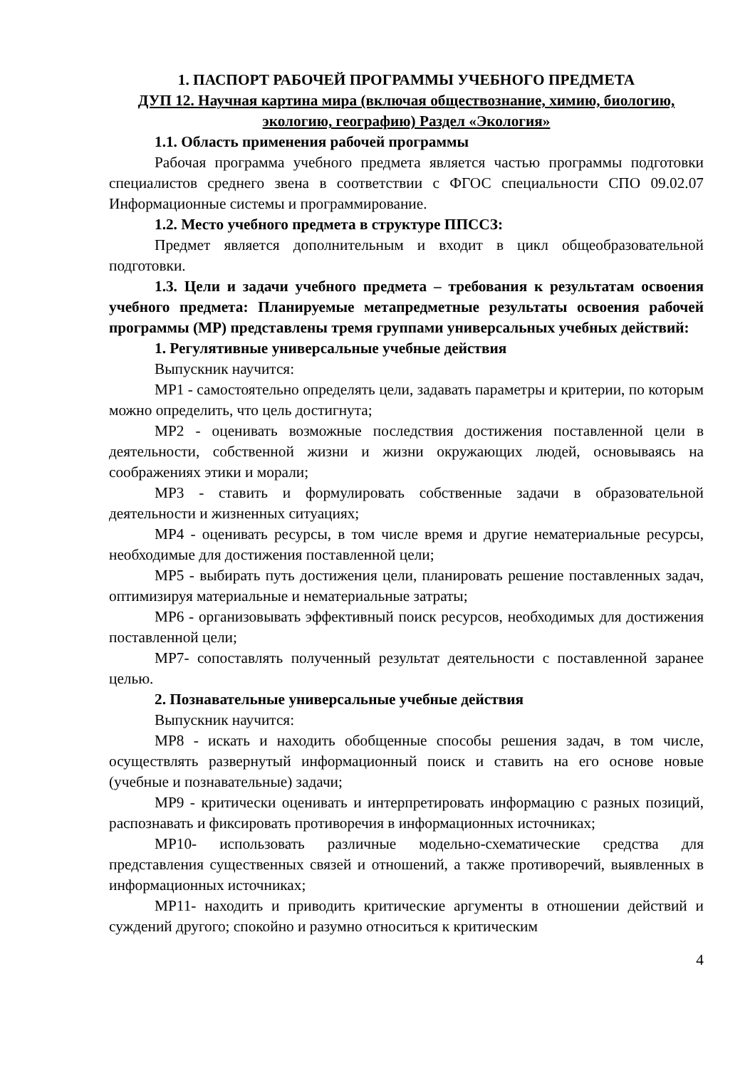1. ПАСПОРТ РАБОЧЕЙ ПРОГРАММЫ УЧЕБНОГО ПРЕДМЕТА
ДУП 12. Научная картина мира (включая обществознание, химию, биологию, экологию, географию) Раздел «Экология»
1.1. Область применения рабочей программы
Рабочая программа учебного предмета является частью программы подготовки специалистов среднего звена в соответствии с ФГОС специальности СПО 09.02.07 Информационные системы и программирование.
1.2. Место учебного предмета в структуре ППССЗ:
Предмет является дополнительным и входит в цикл общеобразовательной подготовки.
1.3. Цели и задачи учебного предмета – требования к результатам освоения учебного предмета: Планируемые метапредметные результаты освоения рабочей программы (МР) представлены тремя группами универсальных учебных действий:
1. Регулятивные универсальные учебные действия
Выпускник научится:
МР1 - самостоятельно определять цели, задавать параметры и критерии, по которым можно определить, что цель достигнута;
МР2 - оценивать возможные последствия достижения поставленной цели в деятельности, собственной жизни и жизни окружающих людей, основываясь на соображениях этики и морали;
МР3 - ставить и формулировать собственные задачи в образовательной деятельности и жизненных ситуациях;
МР4 - оценивать ресурсы, в том числе время и другие нематериальные ресурсы, необходимые для достижения поставленной цели;
МР5 - выбирать путь достижения цели, планировать решение поставленных задач, оптимизируя материальные и нематериальные затраты;
МР6 - организовывать эффективный поиск ресурсов, необходимых для достижения поставленной цели;
МР7- сопоставлять полученный результат деятельности с поставленной заранее целью.
2. Познавательные универсальные учебные действия
Выпускник научится:
МР8 - искать и находить обобщенные способы решения задач, в том числе, осуществлять развернутый информационный поиск и ставить на его основе новые (учебные и познавательные) задачи;
МР9 - критически оценивать и интерпретировать информацию с разных позиций, распознавать и фиксировать противоречия в информационных источниках;
МР10- использовать различные модельно-схематические средства для представления существенных связей и отношений, а также противоречий, выявленных в информационных источниках;
МР11- находить и приводить критические аргументы в отношении действий и суждений другого; спокойно и разумно относиться к критическим
4